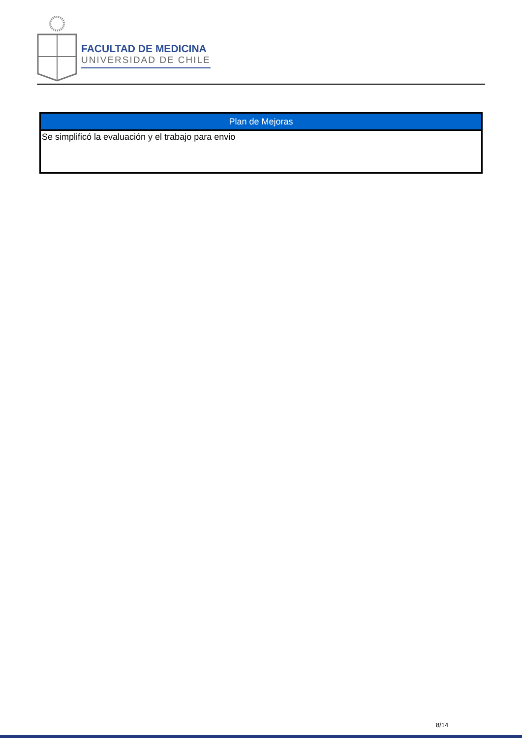FACULTAD DE MEDICINA
UNIVERSIDAD DE CHILE
| Plan de Mejoras |
| --- |
| Se simplificó la evaluación y el trabajo para envio |
8/14